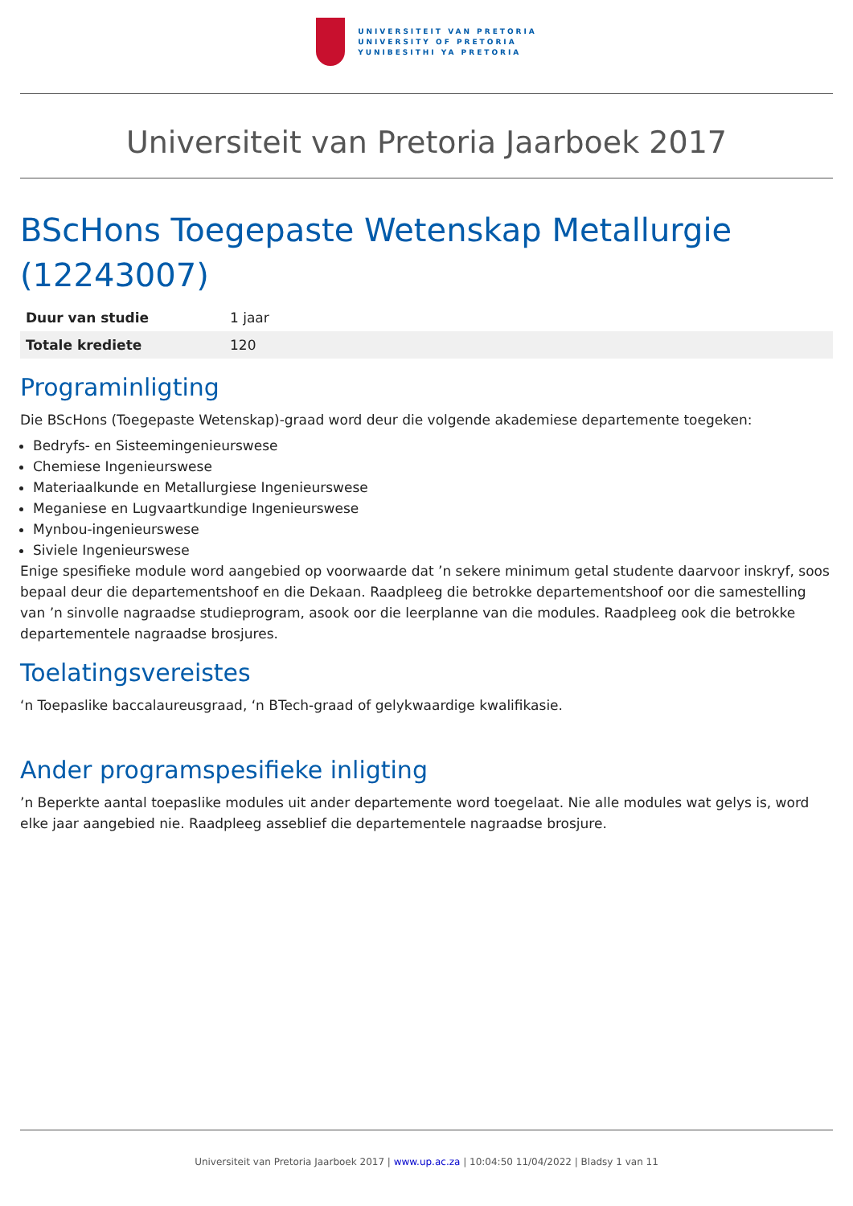UNIVERSITEIT VAN PRETORIA
UNIVERSITY OF PRETORIA
YUNIBESITHI YA PRETORIA
Universiteit van Pretoria Jaarboek 2017
BScHons Toegepaste Wetenskap Metallurgie (12243007)
| Duur van studie | 1 jaar |
| Totale krediete | 120 |
Programinligting
Die BScHons (Toegepaste Wetenskap)-graad word deur die volgende akademiese departemente toegeken:
Bedryfs- en Sisteemingenieurswese
Chemiese Ingenieurswese
Materiaalkunde en Metallurgiese Ingenieurswese
Meganiese en Lugvaartkundige Ingenieurswese
Mynbou-ingenieurswese
Siviele Ingenieurswese
Enige spesifieke module word aangebied op voorwaarde dat ’n sekere minimum getal studente daarvoor inskryf, soos bepaal deur die departementshoof en die Dekaan. Raadpleeg die betrokke departementshoof oor die samestelling van ’n sinvolle nagraadse studieprogram, asook oor die leerplanne van die modules. Raadpleeg ook die betrokke departementele nagraadse brosjures.
Toelatingsvereistes
‘n Toepaslike baccalaureusgraad, ‘n BTech-graad of gelykwaardige kwalifikasie.
Ander programspesifieke inligting
’n Beperkte aantal toepaslike modules uit ander departemente word toegelaat. Nie alle modules wat gelys is, word elke jaar aangebied nie. Raadpleeg asseblief die departementele nagraadse brosjure.
Universiteit van Pretoria Jaarboek 2017 | www.up.ac.za | 10:04:50 11/04/2022 | Bladsy 1 van 11